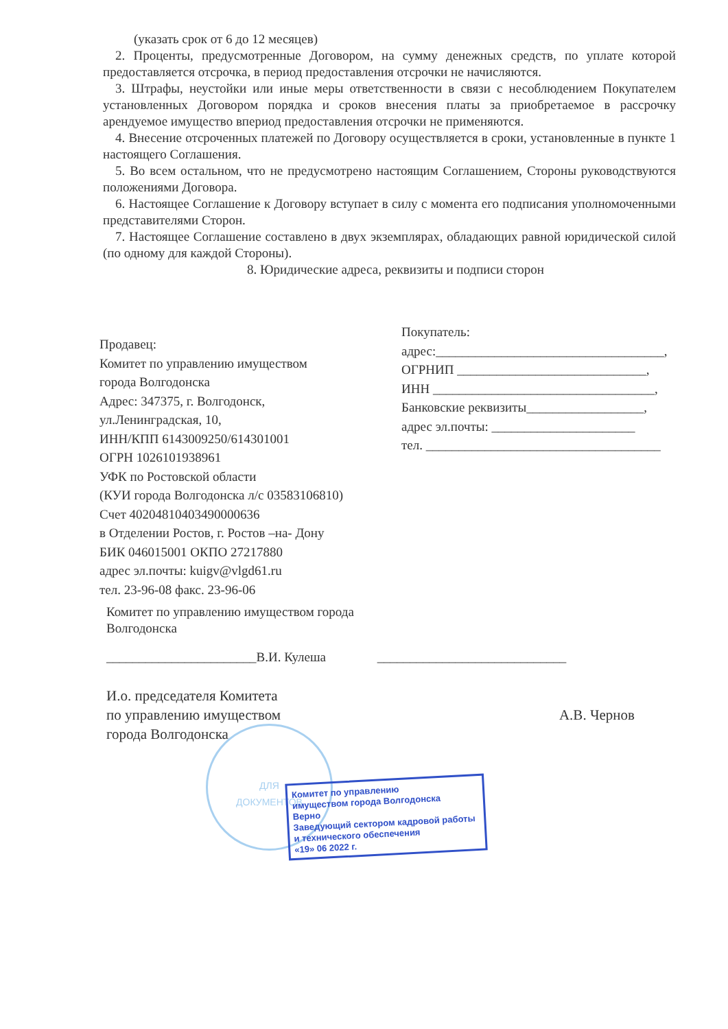(указать срок от 6 до 12 месяцев)
2. Проценты, предусмотренные Договором, на сумму денежных средств, по уплате которой предоставляется отсрочка, в период предоставления отсрочки не начисляются.
3. Штрафы, неустойки или иные меры ответственности в связи с несоблюдением Покупателем установленных Договором порядка и сроков внесения платы за приобретаемое в рассрочку арендуемое имущество впериод предоставления отсрочки не применяются.
4. Внесение отсроченных платежей по Договору осуществляется в сроки, установленные в пункте 1 настоящего Соглашения.
5. Во всем остальном, что не предусмотрено настоящим Соглашением, Стороны руководствуются положениями Договора.
6. Настоящее Соглашение к Договору вступает в силу с момента его подписания уполномоченными представителями Сторон.
7. Настоящее Соглашение составлено в двух экземплярах, обладающих равной юридической силой (по одному для каждой Стороны).
8. Юридические адреса, реквизиты и подписи сторон
Продавец:
Комитет по управлению имуществом
города Волгодонска
Адрес: 347375, г. Волгодонск,
ул.Ленинградская, 10,
ИНН/КПП 6143009250/614301001
ОГРН 1026101938961
УФК по Ростовской области
(КУИ города Волгодонска л/с 03583106810)
Счет 40204810403490000636
в Отделении Ростов, г. Ростов –на- Дону
БИК 046015001 ОКПО 27217880
адрес эл.почты: kuigv@vlgd61.ru
тел. 23-96-08 факс. 23-96-06
Покупатель:
адрес:___________________________________,
ОГРНИП _____________________________,
ИНН __________________________________,
Банковские реквизиты__________________,
адрес эл.почты: ______________________
тел. ____________________________________
Комитет по управлению имуществом города
Волгодонска
_______________________В.И. Кулеша _____________________________
И.о. председателя Комитета
по управлению имуществом
города Волгодонска А.В. Чернов
ДЛЯ
ДОКУМЕНТОВ
Комитет по управлению
имуществом города Волгодонска
Верно
Заведующий сектором кадровой работы
и технического обеспечения
«19» 06 2022 г.